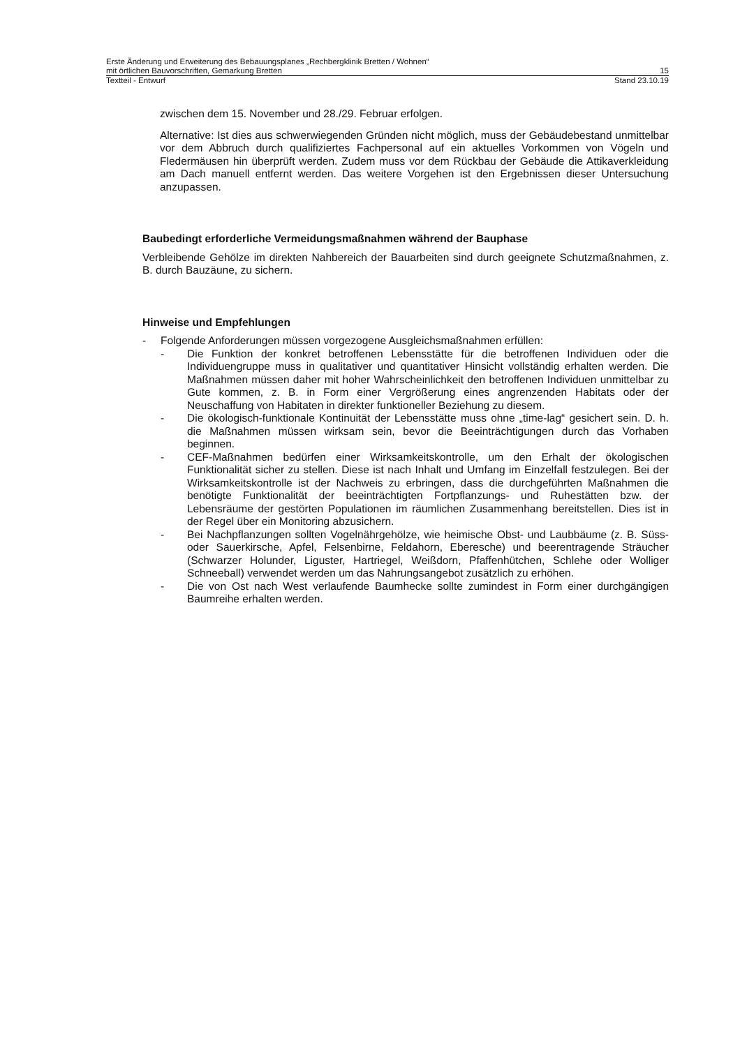Erste Änderung und Erweiterung des Bebauungsplanes „Rechbergklinik Bretten / Wohnen“
mit örtlichen Bauvorschriften, Gemarkung Bretten 15
Textteil - Entwurf Stand 23.10.19
zwischen dem 15. November und 28./29. Februar erfolgen.
Alternative: Ist dies aus schwerwiegenden Gründen nicht möglich, muss der Gebäudebestand unmittelbar vor dem Abbruch durch qualifiziertes Fachpersonal auf ein aktuelles Vorkommen von Vögeln und Fledermäusen hin überprüft werden. Zudem muss vor dem Rückbau der Gebäude die Attikaverkleidung am Dach manuell entfernt werden. Das weitere Vorgehen ist den Ergebnissen dieser Untersuchung anzupassen.
Baubedingt erforderliche Vermeidungsmaßnahmen während der Bauphase
Verbleibende Gehölze im direkten Nahbereich der Bauarbeiten sind durch geeignete Schutzmaßnahmen, z. B. durch Bauzäune, zu sichern.
Hinweise und Empfehlungen
- Folgende Anforderungen müssen vorgezogene Ausgleichsmaßnahmen erfüllen:
- Die Funktion der konkret betroffenen Lebensstätte für die betroffenen Individuen oder die Individuengruppe muss in qualitativer und quantitativer Hinsicht vollständig erhalten werden. Die Maßnahmen müssen daher mit hoher Wahrscheinlichkeit den betroffenen Individuen unmittelbar zu Gute kommen, z. B. in Form einer Vergrößerung eines angrenzenden Habitats oder der Neuschaffung von Habitaten in direkter funktioneller Beziehung zu diesem.
- Die ökologisch-funktionale Kontinuität der Lebensstätte muss ohne „time-lag“ gesichert sein. D. h. die Maßnahmen müssen wirksam sein, bevor die Beeinträchtigungen durch das Vorhaben beginnen.
- CEF-Maßnahmen bedürfen einer Wirksamkeitskontrolle, um den Erhalt der ökologischen Funktionalität sicher zu stellen. Diese ist nach Inhalt und Umfang im Einzelfall festzulegen. Bei der Wirksamkeitskontrolle ist der Nachweis zu erbringen, dass die durchgeführten Maßnahmen die benötigte Funktionalität der beeinträchtigten Fortpflanzungs- und Ruhestätten bzw. der Lebensräume der gestörten Populationen im räumlichen Zusammenhang bereitstellen. Dies ist in der Regel über ein Monitoring abzusichern.
- Bei Nachpflanzungen sollten Vogelnährgehölze, wie heimische Obst- und Laubbäume (z. B. Süss- oder Sauerkirsche, Apfel, Felsenbirne, Feldahorn, Eberesche) und beerentragende Sträucher (Schwarzer Holunder, Liguster, Hartriegel, Weißdorn, Pfaffenhütchen, Schlehe oder Wolliger Schneeball) verwendet werden um das Nahrungsangebot zusätzlich zu erhöhen.
- Die von Ost nach West verlaufende Baumhecke sollte zumindest in Form einer durchgängigen Baumreihe erhalten werden.